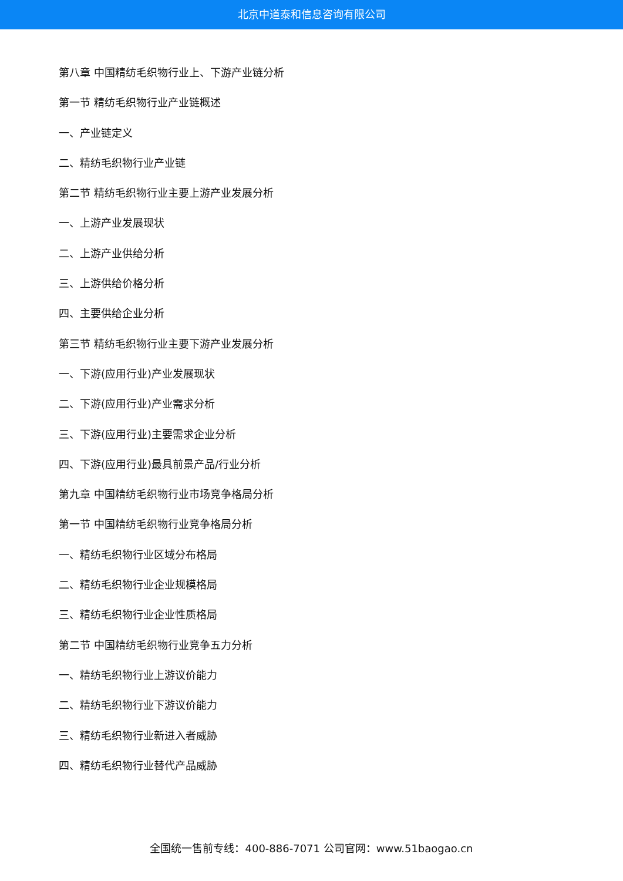北京中道泰和信息咨询有限公司
第八章 中国精纺毛织物行业上、下游产业链分析
第一节 精纺毛织物行业产业链概述
一、产业链定义
二、精纺毛织物行业产业链
第二节 精纺毛织物行业主要上游产业发展分析
一、上游产业发展现状
二、上游产业供给分析
三、上游供给价格分析
四、主要供给企业分析
第三节 精纺毛织物行业主要下游产业发展分析
一、下游(应用行业)产业发展现状
二、下游(应用行业)产业需求分析
三、下游(应用行业)主要需求企业分析
四、下游(应用行业)最具前景产品/行业分析
第九章 中国精纺毛织物行业市场竞争格局分析
第一节 中国精纺毛织物行业竞争格局分析
一、精纺毛织物行业区域分布格局
二、精纺毛织物行业企业规模格局
三、精纺毛织物行业企业性质格局
第二节 中国精纺毛织物行业竞争五力分析
一、精纺毛织物行业上游议价能力
二、精纺毛织物行业下游议价能力
三、精纺毛织物行业新进入者威胁
四、精纺毛织物行业替代产品威胁
全国统一售前专线：400-886-7071 公司官网：www.51baogao.cn